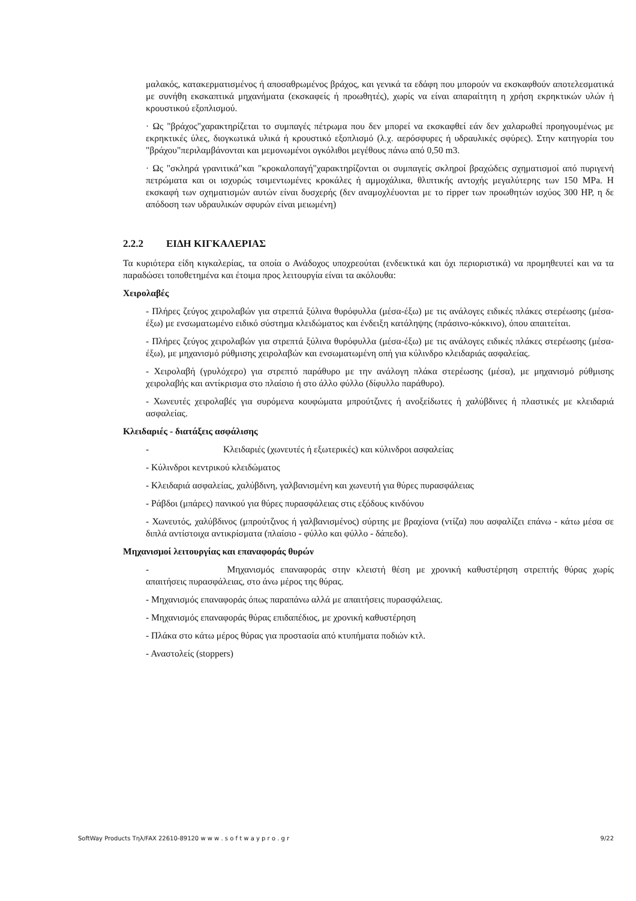μαλακός, κατακερματισμένος ή αποσαθρωμένος βράχος, και γενικά τα εδάφη που μπορούν να εκσκαφθούν αποτελεσματικά με συνήθη εκσκαπτικά μηχανήματα (εκσκαφείς ή προωθητές), χωρίς να είναι απαραίτητη η χρήση εκρηκτικών υλών ή κρουστικού εξοπλισμού.
· Ως "βράχος"χαρακτηρίζεται το συμπαγές πέτρωμα που δεν μπορεί να εκσκαφθεί εάν δεν χαλαρωθεί προηγουμένως με εκρηκτικές ύλες, διογκωτικά υλικά ή κρουστικό εξοπλισμό (λ.χ. αερόσφυρες ή υδραυλικές σφύρες). Στην κατηγορία του "βράχου"περιλαμβάνονται και μεμονωμένοι ογκόλιθοι μεγέθους πάνω από 0,50 m3.
· Ως "σκληρά γρανιτικά"και "κροκαλοπαγή"χαρακτηρίζονται οι συμπαγείς σκληροί βραχώδεις σχηματισμοί από πυριγενή πετρώματα και οι ισχυρώς τσιμεντωμένες κροκάλες ή αμμοχάλικα, θλιπτικής αντοχής μεγαλύτερης των 150 MPa. Η εκσκαφή των σχηματισμών αυτών είναι δυσχερής (δεν αναμοχλέυονται με το ripper των προωθητών ισχύος 300 HP, η δε απόδοση των υδραυλικών σφυρών είναι μειωμένη)
2.2.2 ΕΙΔΗ ΚΙΓΚΑΛΕΡΙΑΣ
Τα κυριότερα είδη κιγκαλερίας, τα οποία ο Ανάδοχος υποχρεούται (ενδεικτικά και όχι περιοριστικά) να προμηθευτεί και να τα παραδώσει τοποθετημένα και έτοιμα προς λειτουργία είναι τα ακόλουθα:
Χειρολαβές
- Πλήρες ζεύγος χειρολαβών για στρεπτά ξύλινα θυρόφυλλα (μέσα-έξω) με τις ανάλογες ειδικές πλάκες στερέωσης (μέσα-έξω) με ενσωματωμένο ειδικό σύστημα κλειδώματος και ένδειξη κατάληψης (πράσινο-κόκκινο), όπου απαιτείται.
- Πλήρες ζεύγος χειρολαβών για στρεπτά ξύλινα θυρόφυλλα (μέσα-έξω) με τις ανάλογες ειδικές πλάκες στερέωσης (μέσα-έξω), με μηχανισμό ρύθμισης χειρολαβών και ενσωματωμένη οπή για κύλινδρο κλειδαριάς ασφαλείας.
- Χειρολαβή (γρυλόχερο) για στρεπτό παράθυρο με την ανάλογη πλάκα στερέωσης (μέσα), με μηχανισμό ρύθμισης χειρολαβής και αντίκρισμα στο πλαίσιο ή στο άλλο φύλλο (δίφυλλο παράθυρο).
- Χωνευτές χειρολαβές για συρόμενα κουφώματα μπρούτζινες ή ανοξείδωτες ή χαλύβδινες ή πλαστικές με κλειδαριά ασφαλείας.
Κλειδαριές - διατάξεις ασφάλισης
- Κλειδαριές (χωνευτές ή εξωτερικές) και κύλινδροι ασφαλείας
- Κύλινδροι κεντρικού κλειδώματος
- Κλειδαριά ασφαλείας, χαλύβδινη, γαλβανισμένη και χωνευτή για θύρες πυρασφάλειας
- Ράβδοι (μπάρες) πανικού για θύρες πυρασφάλειας στις εξόδους κινδύνου
- Χωνευτός, χαλύβδινος (μπρούτζινος ή γαλβανισμένος) σύρτης με βραχίονα (ντίζα) που ασφαλίζει επάνω - κάτω μέσα σε διπλά αντίστοιχα αντικρίσματα (πλαίσιο - φύλλο και φύλλο - δάπεδο).
Μηχανισμοί λειτουργίας και επαναφοράς θυρών
- Μηχανισμός επαναφοράς στην κλειστή θέση με χρονική καθυστέρηση στρεπτής θύρας χωρίς απαιτήσεις πυρασφάλειας, στο άνω μέρος της θύρας.
- Μηχανισμός επαναφοράς όπως παραπάνω αλλά με απαιτήσεις πυρασφάλειας.
- Μηχανισμός επαναφοράς θύρας επιδαπέδιος, με χρονική καθυστέρηση
- Πλάκα στο κάτω μέρος θύρας για προστασία από κτυπήματα ποδιών κτλ.
- Αναστολείς (stoppers)
SoftWay Products Τηλ/FAX 22610-89120 w w w . s o f t w a y p r o . g r 9/22